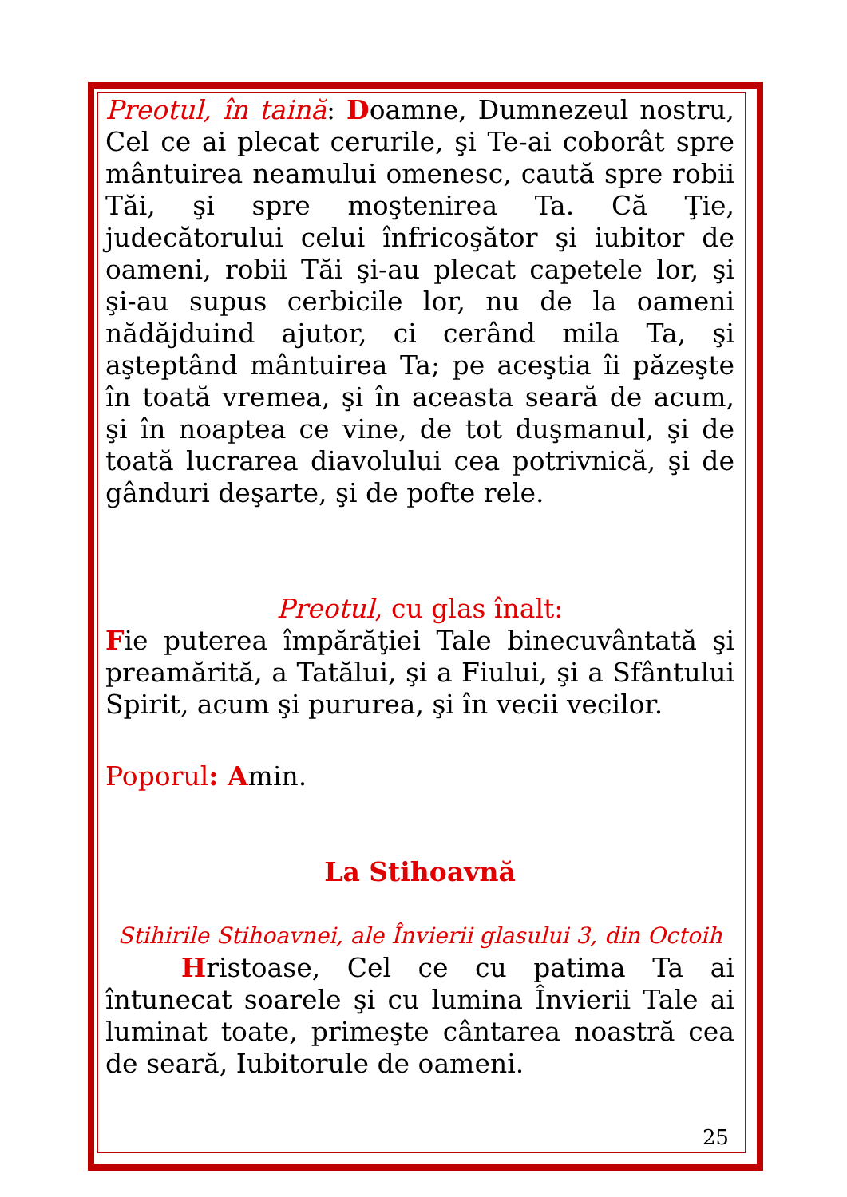Preotul, în taină: Doamne, Dumnezeul nostru, Cel ce ai plecat cerurile, şi Te-ai coborât spre mântuirea neamului omenesc, caută spre robii Tăi, şi spre moştenirea Ta. Că Ţie, judecătorului celui înfricoşător şi iubitor de oameni, robii Tăi şi-au plecat capetele lor, şi şi-au supus cerbicile lor, nu de la oameni nădăjduind ajutor, ci cerând mila Ta, şi aşteptând mântuirea Ta; pe aceştia îi păzeşte în toată vremea, şi în aceasta seară de acum, şi în noaptea ce vine, de tot duşmanul, şi de toată lucrarea diavolului cea potrivnică, şi de gânduri deşarte, şi de pofte rele.
Preotul, cu glas înalt:
Fie puterea împărăţiei Tale binecuvântată şi preamărită, a Tatălui, şi a Fiului, şi a Sfântului Spirit, acum şi pururea, şi în vecii vecilor.
Poporul: Amin.
La Stihoavnă
Stihirile Stihoavnei, ale Învierii glasului 3, din Octoih
Hristoase, Cel ce cu patima Ta ai întunecat soarele şi cu lumina Învierii Tale ai luminat toate, primeşte cântarea noastră cea de seară, Iubitorule de oameni.
25